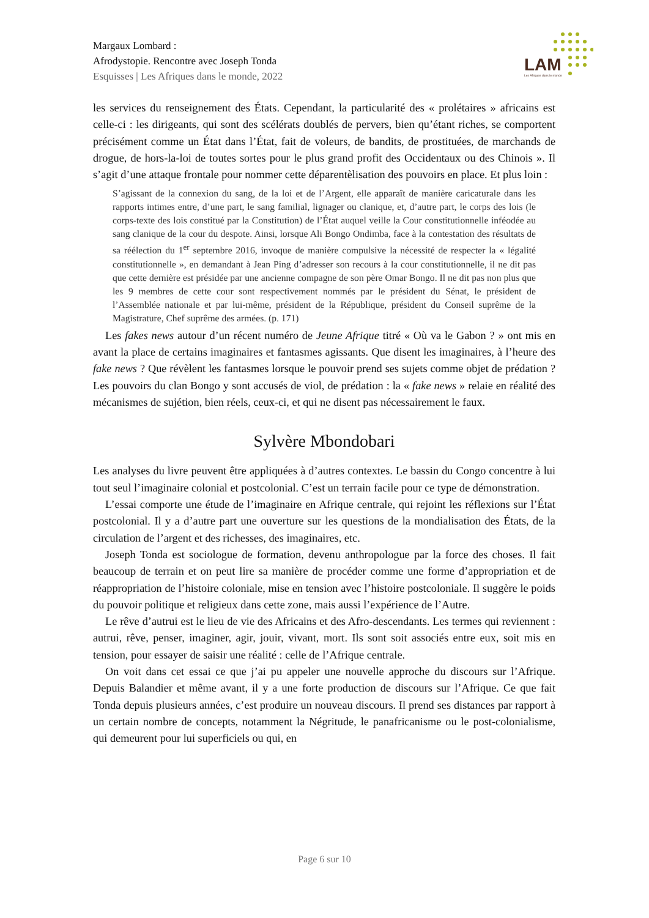Margaux Lombard :
Afrodystopie. Rencontre avec Joseph Tonda
Esquisses | Les Afriques dans le monde, 2022
LAM
Les Afriques dans le monde
les services du renseignement des États. Cependant, la particularité des « prolétaires » africains est celle-ci : les dirigeants, qui sont des scélérats doublés de pervers, bien qu’étant riches, se comportent précisément comme un État dans l’État, fait de voleurs, de bandits, de prostituées, de marchands de drogue, de hors-la-loi de toutes sortes pour le plus grand profit des Occidentaux ou des Chinois ». Il s’agit d’une attaque frontale pour nommer cette déparentèlisation des pouvoirs en place. Et plus loin :
S’agissant de la connexion du sang, de la loi et de l’Argent, elle apparaît de manière caricaturale dans les rapports intimes entre, d’une part, le sang familial, lignager ou clanique, et, d’autre part, le corps des lois (le corps-texte des lois constitué par la Constitution) de l’État auquel veille la Cour constitutionnelle inféodée au sang clanique de la cour du despote. Ainsi, lorsque Ali Bongo Ondimba, face à la contestation des résultats de sa réélection du 1<sup>er</sup> septembre 2016, invoque de manière compulsive la nécessité de respecter la « légalité constitutionnelle », en demandant à Jean Ping d’adresser son recours à la cour constitutionnelle, il ne dit pas que cette dernière est présidée par une ancienne compagne de son père Omar Bongo. Il ne dit pas non plus que les 9 membres de cette cour sont respectivement nommés par le président du Sénat, le président de l’Assemblée nationale et par lui-même, président de la République, président du Conseil suprême de la Magistrature, Chef suprême des armées. (p. 171)
Les fakes news autour d’un récent numéro de Jeune Afrique titré « Où va le Gabon ? » ont mis en avant la place de certains imaginaires et fantasmes agissants. Que disent les imaginaires, à l’heure des fake news ? Que révèlent les fantasmes lorsque le pouvoir prend ses sujets comme objet de prédation ? Les pouvoirs du clan Bongo y sont accusés de viol, de prédation : la « fake news » relaie en réalité des mécanismes de sujétion, bien réels, ceux-ci, et qui ne disent pas nécessairement le faux.
Sylvère Mbondobari
Les analyses du livre peuvent être appliquées à d’autres contextes. Le bassin du Congo concentre à lui tout seul l’imaginaire colonial et postcolonial. C’est un terrain facile pour ce type de démonstration.
L’essai comporte une étude de l’imaginaire en Afrique centrale, qui rejoint les réflexions sur l’État postcolonial. Il y a d’autre part une ouverture sur les questions de la mondialisation des États, de la circulation de l’argent et des richesses, des imaginaires, etc.
Joseph Tonda est sociologue de formation, devenu anthropologue par la force des choses. Il fait beaucoup de terrain et on peut lire sa manière de procéder comme une forme d’appropriation et de réappropriation de l’histoire coloniale, mise en tension avec l’histoire postcoloniale. Il suggère le poids du pouvoir politique et religieux dans cette zone, mais aussi l’expérience de l’Autre.
Le rêve d’autrui est le lieu de vie des Africains et des Afro-descendants. Les termes qui reviennent : autrui, rêve, penser, imaginer, agir, jouir, vivant, mort. Ils sont soit associés entre eux, soit mis en tension, pour essayer de saisir une réalité : celle de l’Afrique centrale.
On voit dans cet essai ce que j’ai pu appeler une nouvelle approche du discours sur l’Afrique. Depuis Balandier et même avant, il y a une forte production de discours sur l’Afrique. Ce que fait Tonda depuis plusieurs années, c’est produire un nouveau discours. Il prend ses distances par rapport à un certain nombre de concepts, notamment la Négritude, le panafricanisme ou le post-colonialisme, qui demeurent pour lui superficiels ou qui, en
Page 6 sur 10